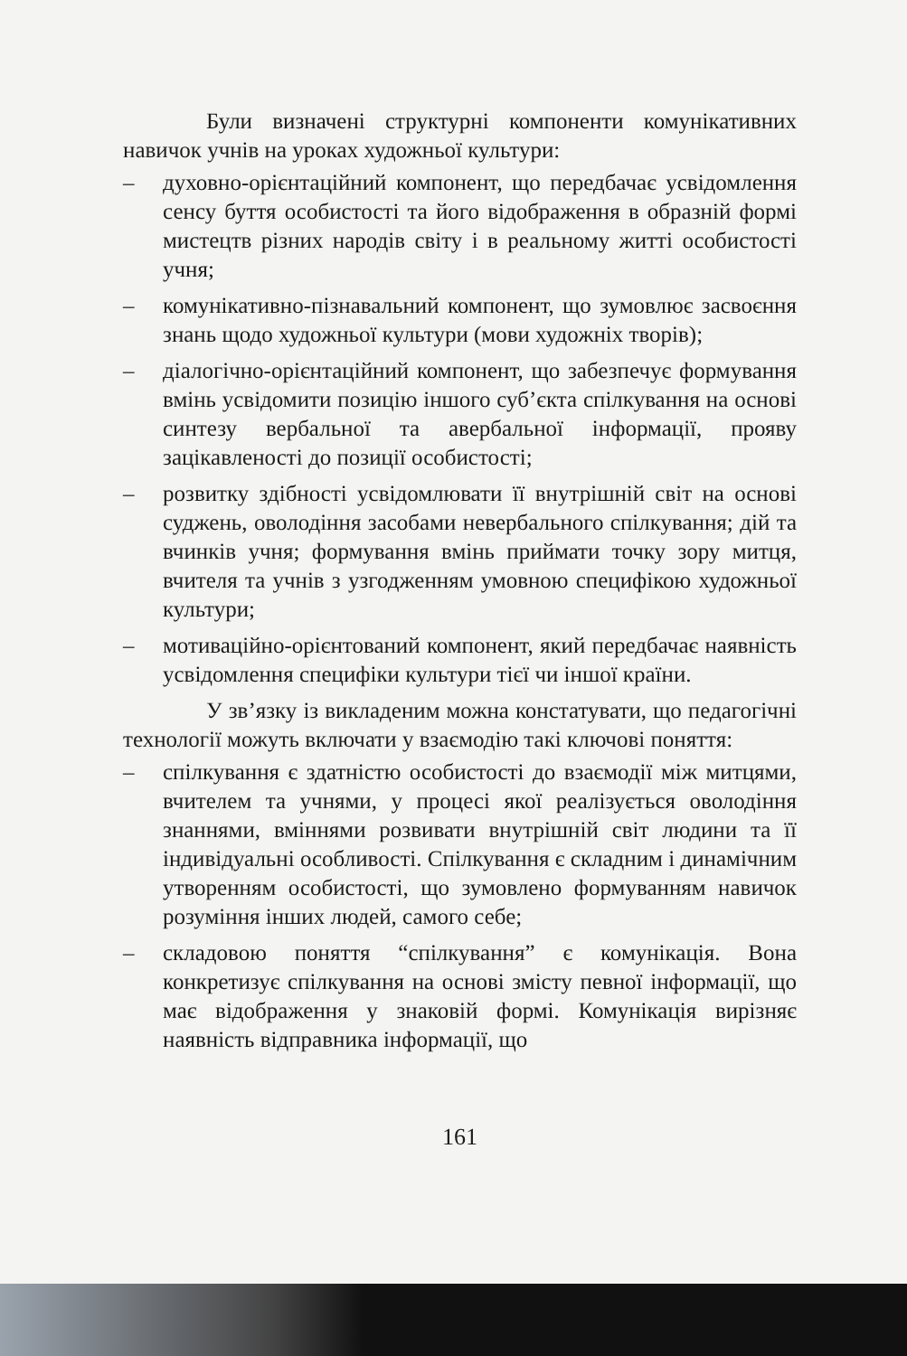Були визначені структурні компоненти комунікативних навичок учнів на уроках художньої культури:
– духовно-орієнтаційний компонент, що передбачає усвідомлення сенсу буття особистості та його відображення в образній формі мистецтв різних народів світу і в реальному житті особистості учня;
– комунікативно-пізнавальний компонент, що зумовлює засвоєння знань щодо художньої культури (мови художніх творів);
– діалогічно-орієнтаційний компонент, що забезпечує формування вмінь усвідомити позицію іншого суб’єкта спілкування на основі синтезу вербальної та авербальної інформації, прояву зацікавленості до позиції особистості;
– розвитку здібності усвідомлювати її внутрішній світ на основі суджень, оволодіння засобами невербального спілкування; дій та вчинків учня; формування вмінь приймати точку зору митця, вчителя та учнів з узгодженням умовною специфікою художньої культури;
– мотиваційно-орієнтований компонент, який передбачає наявність усвідомлення специфіки культури тієї чи іншої країни.
У зв’язку із викладеним можна констатувати, що педагогічні технології можуть включати у взаємодію такі ключові поняття:
– спілкування є здатністю особистості до взаємодії між митцями, вчителем та учнями, у процесі якої реалізується оволодіння знаннями, вміннями розвивати внутрішній світ людини та її індивідуальні особливості. Спілкування є складним і динамічним утворенням особистості, що зумовлено формуванням навичок розуміння інших людей, самого себе;
– складовою поняття “спілкування” є комунікація. Вона конкретизує спілкування на основі змісту певної інформації, що має відображення у знаковій формі. Комунікація вирізняє наявність відправника інформації, що
161